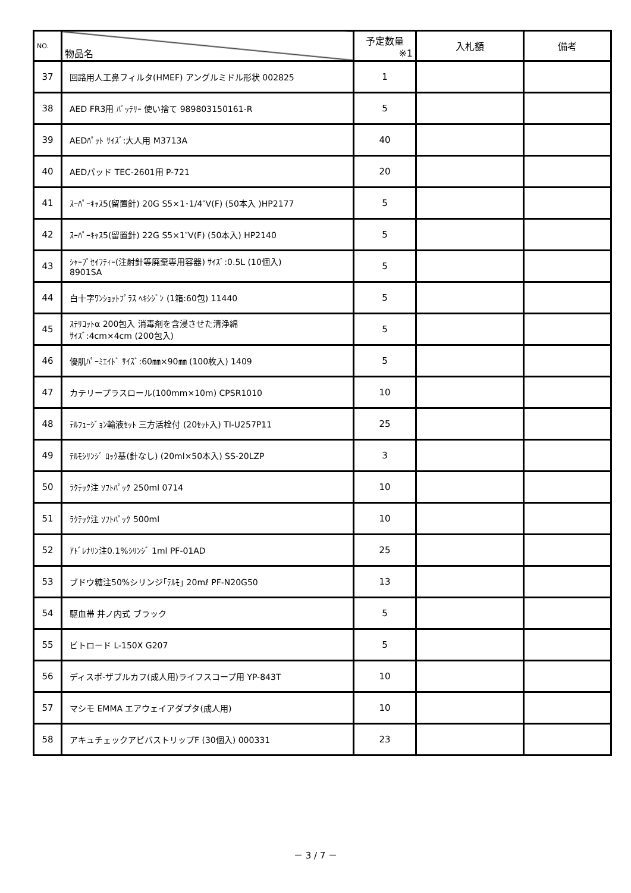| NO. | 物品名 | 予定数量 ※1 | 入札額 | 備考 |
| --- | --- | --- | --- | --- |
| 37 | 回路用人工鼻フィルタ(HMEF) アングルミドル形状 002825 | 1 | | |
| 38 | AED FR3用 ﾊﾞｯﾃﾘｰ 使い捨て 989803150161-R | 5 | | |
| 39 | AEDﾊﾟｯﾄ ｻｲｽﾞ:大人用 M3713A | 40 | | |
| 40 | AEDパッド TEC-2601用 P-721 | 20 | | |
| 41 | ｽｰﾊﾟｰｷｬｽ5(留置針) 20G S5×1･1/4″V(F) (50本入 )HP2177 | 5 | | |
| 42 | ｽｰﾊﾟｰｷｬｽ5(留置針) 22G S5×1″V(F) (50本入) HP2140 | 5 | | |
| 43 | ｼｬｰﾌﾟｾｲﾌﾃｨｰ(注射針等廃棄専用容器) ｻｲｽﾞ:0.5L (10個入) 8901SA | 5 | | |
| 44 | 白十字ﾜﾝｼｮｯﾄﾌﾟﾗｽ ﾍｷｼｼﾞﾝ (1箱:60包) 11440 | 5 | | |
| 45 | ｽﾃﾘｺｯﾄα 200包入 消毒剤を含浸させた清浄綿 ｻｲｽﾞ:4cm×4cm (200包入) | 5 | | |
| 46 | 優肌ﾊﾟｰﾐｴｲﾄﾞ ｻｲｽﾞ:60㎜×90㎜ (100枚入) 1409 | 5 | | |
| 47 | カテリープラスロール(100mm×10m) CPSR1010 | 10 | | |
| 48 | ﾃﾙﾌｭｰｼﾞｮﾝ輸液ｾｯﾄ 三方活栓付 (20ｾｯﾄ入) TI-U257P11 | 25 | | |
| 49 | ﾃﾙﾓｼﾘﾝｼﾞ ﾛｯｸ基(針なし) (20ml×50本入) SS-20LZP | 3 | | |
| 50 | ﾗｸﾃｯｸ注 ｿﾌﾄﾊﾟｯｸ 250ml 0714 | 10 | | |
| 51 | ﾗｸﾃｯｸ注 ｿﾌﾄﾊﾟｯｸ 500ml | 10 | | |
| 52 | ｱﾄﾞﾚﾅﾘﾝ注0.1%ｼﾘﾝｼﾞ 1ml PF-01AD | 25 | | |
| 53 | ブドウ糖注50%シリンジ｢ﾃﾙﾓ｣ 20mℓ PF-N20G50 | 13 | | |
| 54 | 駆血帯 井ノ内式 ブラック | 5 | | |
| 55 | ビトロード L-150X G207 | 5 | | |
| 56 | ディスポ-ザブルカフ(成人用)ライフスコープ用 YP-843T | 10 | | |
| 57 | マシモ EMMA エアウェイアダプタ(成人用) | 10 | | |
| 58 | アキュチェックアビバストリップF (30個入) 000331 | 23 | | |
－ 3 / 7 －